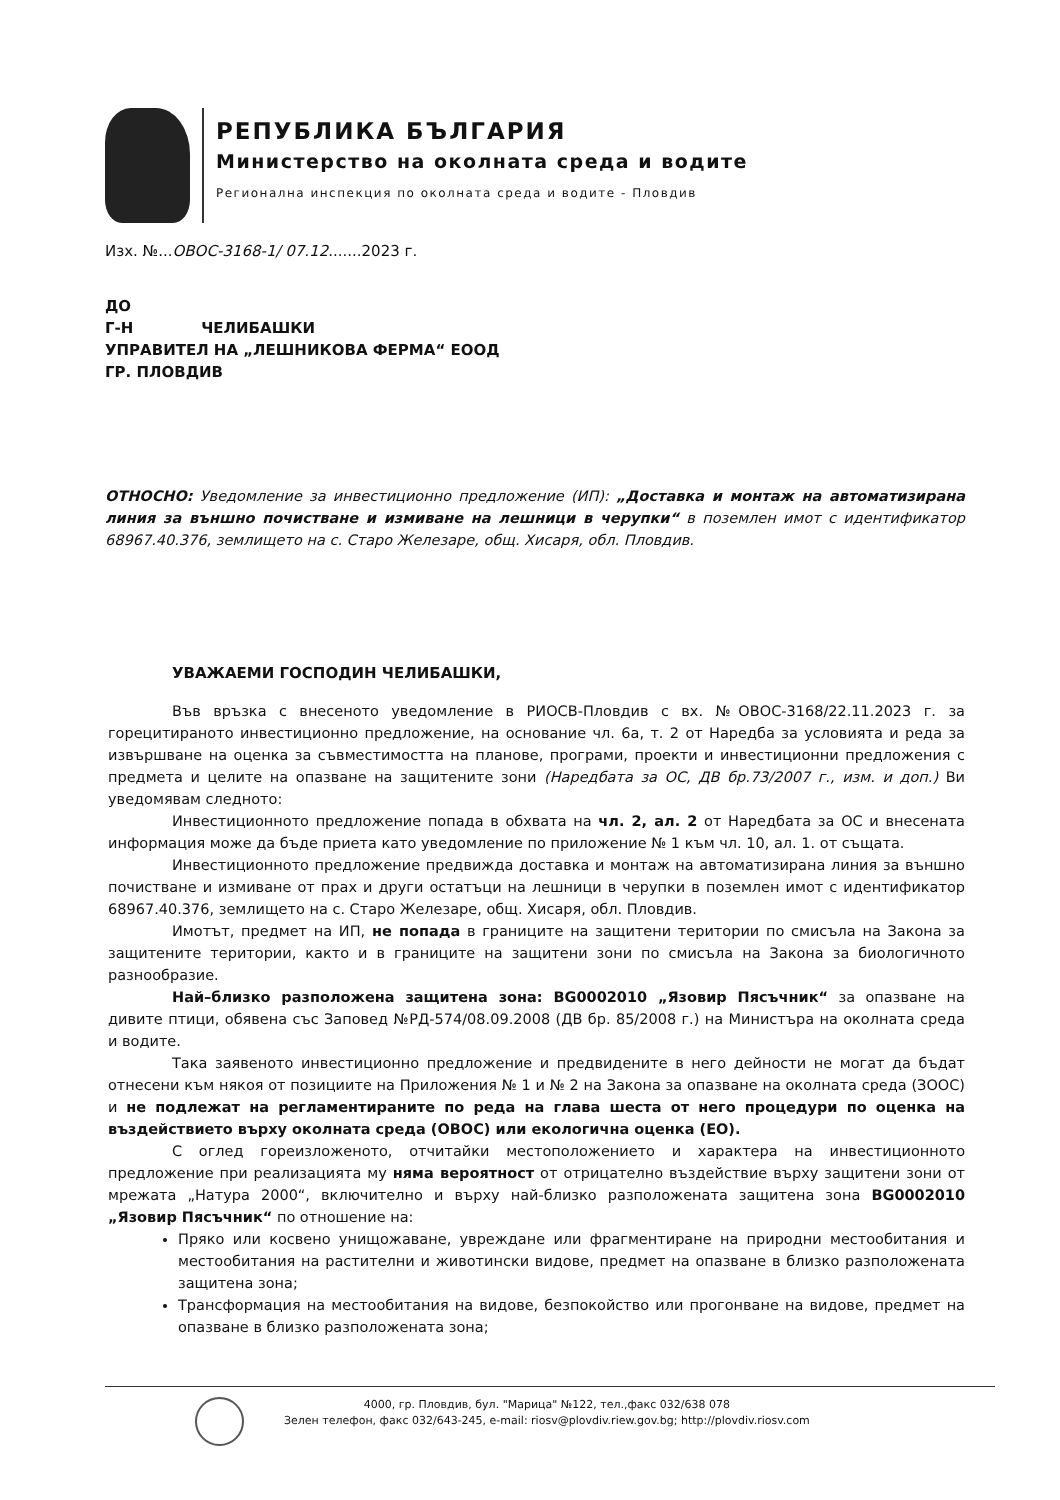РЕПУБЛИКА БЪЛГАРИЯ
Министерство на околната среда и водите
Регионална инспекция по околната среда и водите - Пловдив
Изх. №...ОВОС-3168-1/ 07.12.......2023 г.
ДО
Г-Н ЧЕЛИБАШКИ
УПРАВИТЕЛ НА „ЛЕШНИКОВА ФЕРМА“ ЕООД
ГР. ПЛОВДИВ
ОТНОСНО: Уведомление за инвестиционно предложение (ИП): „Доставка и монтаж на автоматизирана линия за външно почистване и измиване на лешници в черупки“ в поземлен имот с идентификатор 68967.40.376, землището на с. Старо Железаре, общ. Хисаря, обл. Пловдив.
УВАЖАЕМИ ГОСПОДИН ЧЕЛИБАШКИ,
Във връзка с внесеното уведомление в РИОСВ-Пловдив с вх. №ОВОС-3168/22.11.2023 г. за горецитираното инвестиционно предложение, на основание чл. 6а, т. 2 от Наредба за условията и реда за извършване на оценка за съвместимостта на планове, програми, проекти и инвестиционни предложения с предмета и целите на опазване на защитените зони (Наредбата за ОС, ДВ бр.73/2007 г., изм. и доп.) Ви уведомявам следното:
Инвестиционното предложение попада в обхвата на чл. 2, ал. 2 от Наредбата за ОС и внесената информация може да бъде приета като уведомление по приложение № 1 към чл. 10, ал. 1. от същата.
Инвестиционното предложение предвижда доставка и монтаж на автоматизирана линия за външно почистване и измиване от прах и други остатъци на лешници в черупки в поземлен имот с идентификатор 68967.40.376, землището на с. Старо Железаре, общ. Хисаря, обл. Пловдив.
Имотът, предмет на ИП, не попада в границите на защитени територии по смисъла на Закона за защитените територии, както и в границите на защитени зони по смисъла на Закона за биологичното разнообразие.
Най–близко разположена защитена зона: BG0002010 „Язовир Пясъчник“ за опазване на дивите птици, обявена със Заповед №РД-574/08.09.2008 (ДВ бр. 85/2008 г.) на Министъра на околната среда и водите.
Така заявеното инвестиционно предложение и предвидените в него дейности не могат да бъдат отнесени към някоя от позициите на Приложения № 1 и № 2 на Закона за опазване на околната среда (ЗООС) и не подлежат на регламентираните по реда на глава шеста от него процедури по оценка на въздействието върху околната среда (ОВОС) или екологична оценка (ЕО).
С оглед гореизложеното, отчитайки местоположението и характера на инвестиционното предложение при реализацията му няма вероятност от отрицателно въздействие върху защитени зони от мрежата „Натура 2000“, включително и върху най-близко разположената защитена зона BG0002010 „Язовир Пясъчник“ по отношение на:
Пряко или косвено унищожаване, увреждане или фрагментиране на природни местообитания и местообитания на растителни и животински видове, предмет на опазване в близко разположената защитена зона;
Трансформация на местообитания на видове, безпокойство или прогонване на видове, предмет на опазване в близко разположената зона;
4000, гр. Пловдив, бул. "Марица" №122, тел.,факс 032/638 078
Зелен телефон, факс 032/643-245, e-mail: riosv@plovdiv.riew.gov.bg; http://plovdiv.riosv.com